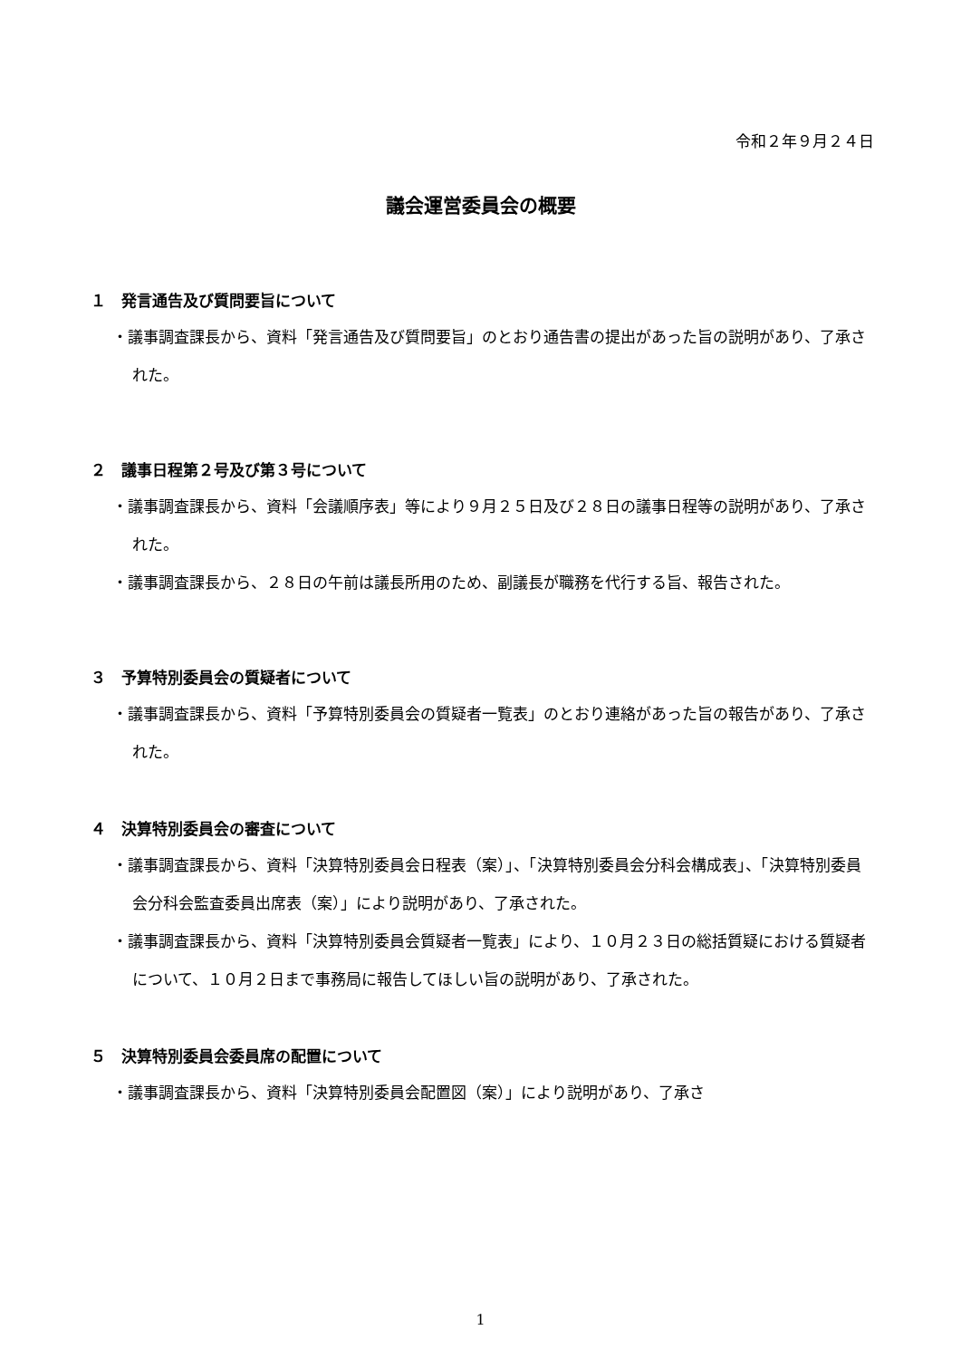令和２年９月２４日
議会運営委員会の概要
１　発言通告及び質問要旨について
・議事調査課長から、資料「発言通告及び質問要旨」のとおり通告書の提出があった旨の説明があり、了承された。
２　議事日程第２号及び第３号について
・議事調査課長から、資料「会議順序表」等により９月２５日及び２８日の議事日程等の説明があり、了承された。
・議事調査課長から、２８日の午前は議長所用のため、副議長が職務を代行する旨、報告された。
３　予算特別委員会の質疑者について
・議事調査課長から、資料「予算特別委員会の質疑者一覧表」のとおり連絡があった旨の報告があり、了承された。
４　決算特別委員会の審査について
・議事調査課長から、資料「決算特別委員会日程表（案）」、「決算特別委員会分科会構成表」、「決算特別委員会分科会監査委員出席表（案）」により説明があり、了承された。
・議事調査課長から、資料「決算特別委員会質疑者一覧表」により、１０月２３日の総括質疑における質疑者について、１０月２日まで事務局に報告してほしい旨の説明があり、了承された。
５　決算特別委員会委員席の配置について
・議事調査課長から、資料「決算特別委員会配置図（案）」により説明があり、了承さ
1